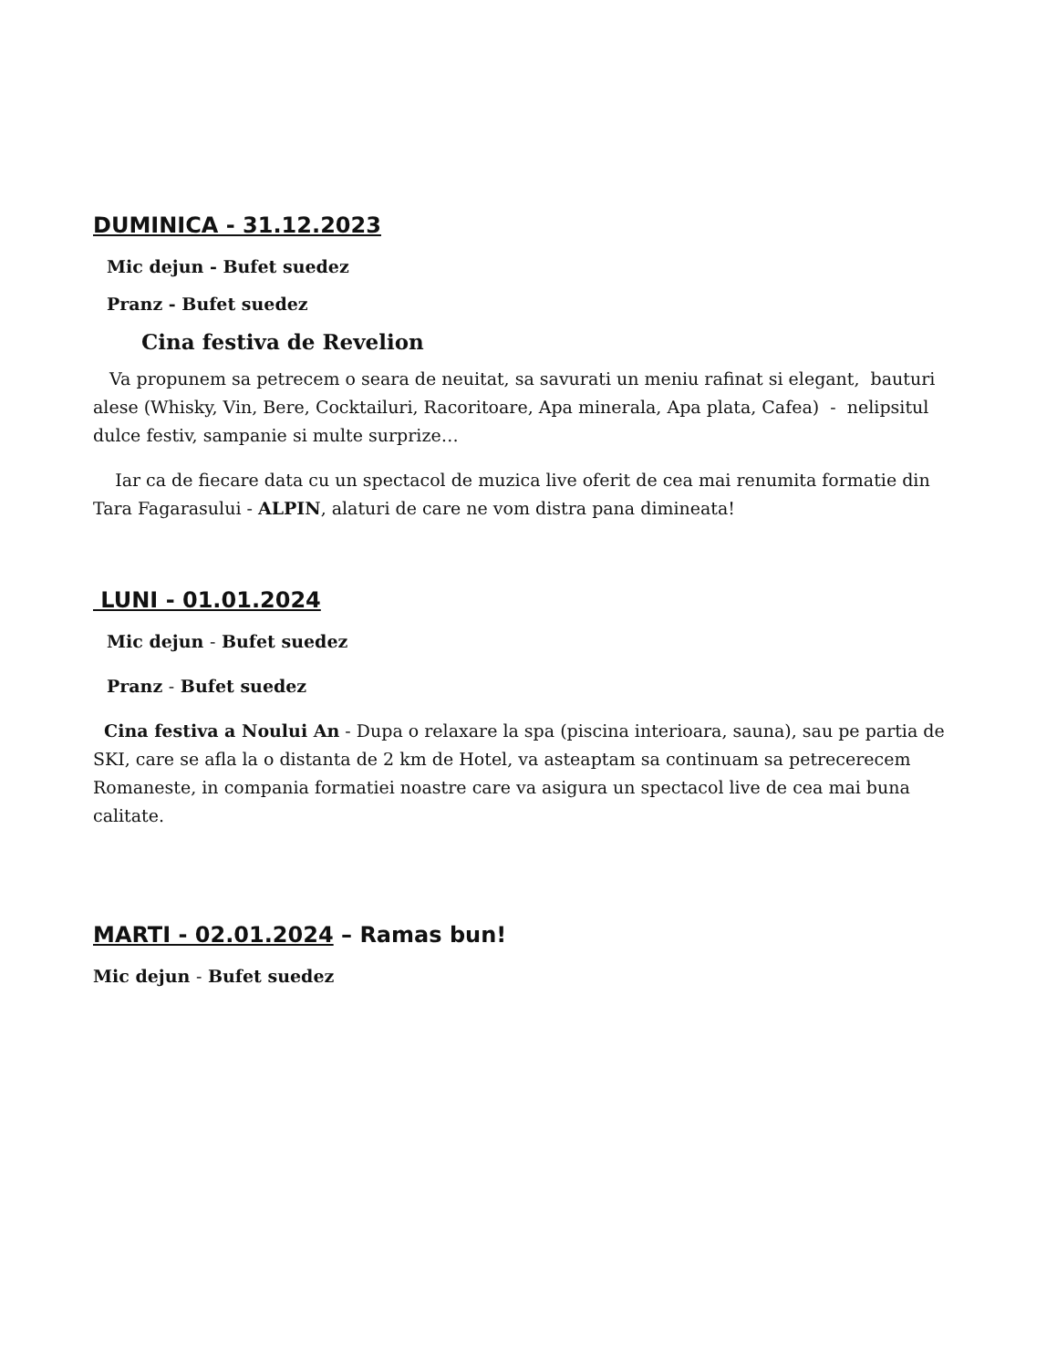DUMINICA - 31.12.2023
Mic dejun - Bufet suedez
Pranz - Bufet suedez
Cina festiva de Revelion
Va propunem sa petrecem o seara de neuitat, sa savurati un meniu rafinat si elegant, bauturi alese (Whisky, Vin, Bere, Cocktailuri, Racoritoare, Apa minerala, Apa plata, Cafea) - nelipsitul dulce festiv, sampanie si multe surprize…
Iar ca de fiecare data cu un spectacol de muzica live oferit de cea mai renumita formatie din Tara Fagarasului - ALPIN, alaturi de care ne vom distra pana dimineata!
LUNI - 01.01.2024
Mic dejun - Bufet suedez
Pranz - Bufet suedez
Cina festiva a Noului An - Dupa o relaxare la spa (piscina interioara, sauna), sau pe partia de SKI, care se afla la o distanta de 2 km de Hotel, va asteaptam sa continuam sa petrecerecem Romaneste, in compania formatiei noastre care va asigura un spectacol live de cea mai buna calitate.
MARTI - 02.01.2024 – Ramas bun!
Mic dejun - Bufet suedez